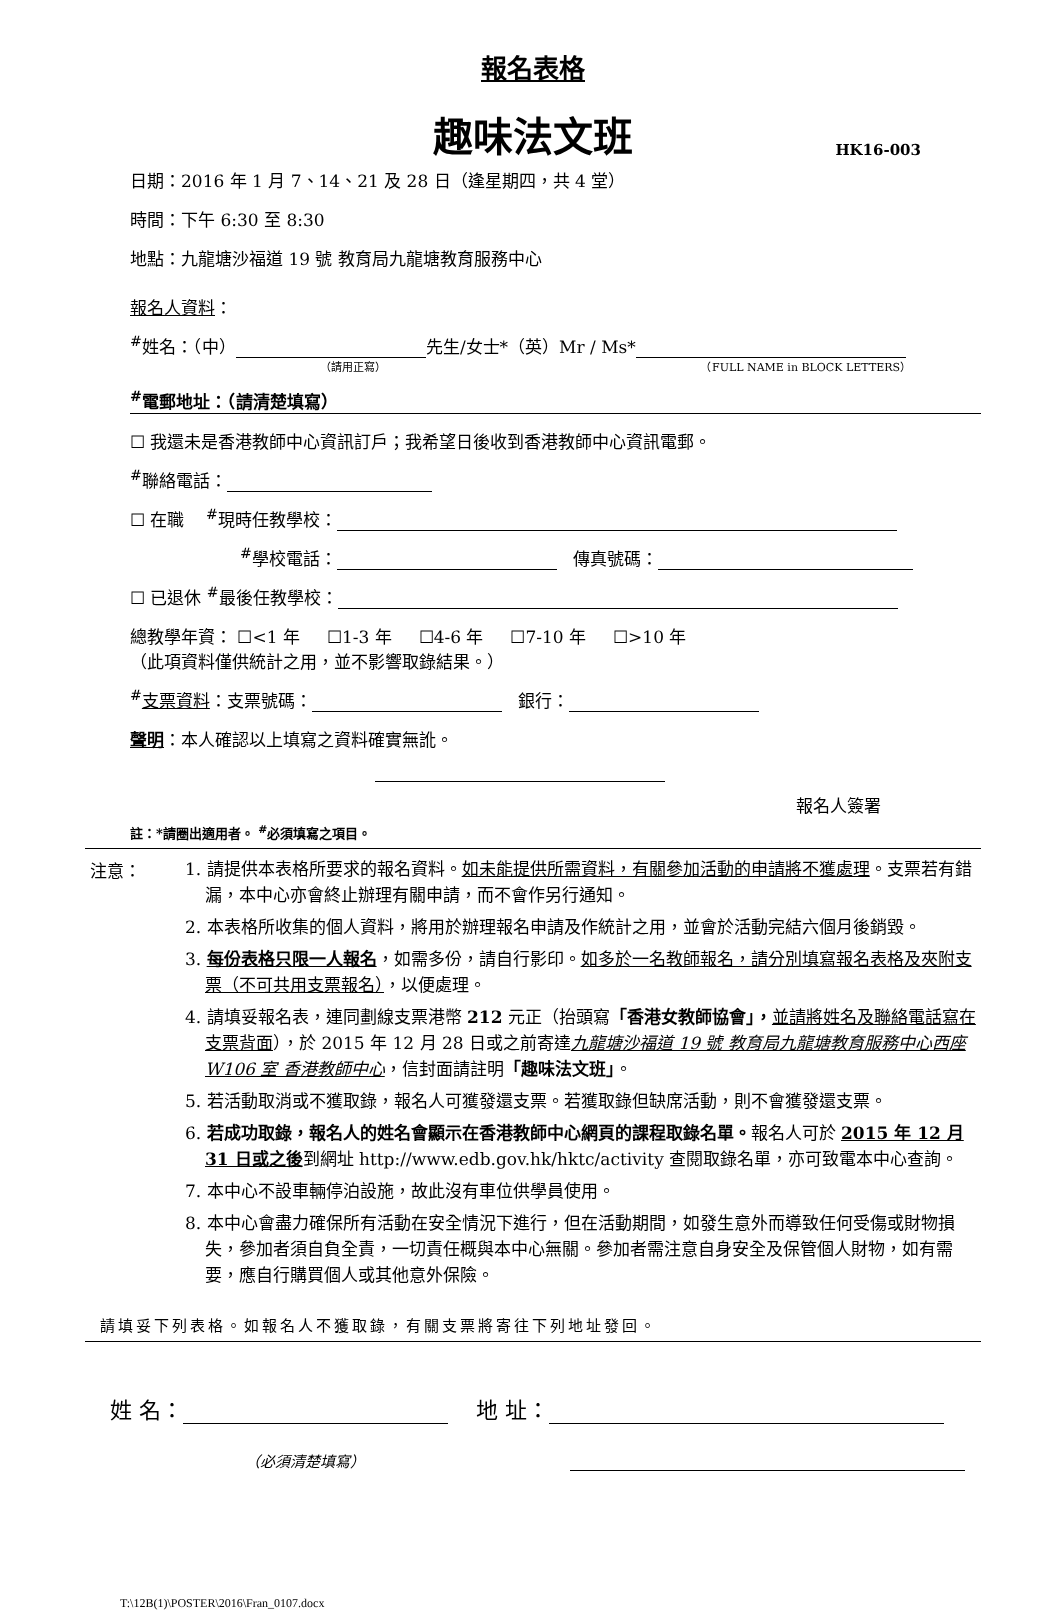報名表格
趣味法文班
HK16-003
日期：2016 年 1 月 7、14、21 及 28 日（逢星期四，共 4 堂）
時間：下午 6:30 至 8:30
地點：九龍塘沙福道 19 號 教育局九龍塘教育服務中心
報名人資料：
<sup>#</sup> 姓名：（中） 先生/女士*（英）Mr / Ms*
（請用正寫） （FULL NAME in BLOCK LETTERS）
<sup>#</sup> 電郵地址：（請清楚填寫）
☐ 我還未是香港教師中心資訊訂戶；我希望日後收到香港教師中心資訊電郵。
<sup>#</sup> 聯絡電話：
☐ 在職 <sup>#</sup>現時任教學校：
<sup>#</sup> 學校電話： 傳真號碼：
☐ 已退休 <sup>#</sup>最後任教學校：
總教學年資： ☐<1 年 ☐1-3 年 ☐4-6 年 ☐7-10 年 ☐>10 年
（此項資料僅供統計之用，並不影響取錄結果。）
<sup>#</sup> 支票資料：支票號碼： 銀行：
聲明：本人確認以上填寫之資料確實無訛。
報名人簽署
註：*請圈出適用者。 <sup>#</sup>必須填寫之項目。
注意：
1. 請提供本表格所要求的報名資料。如未能提供所需資料，有關參加活動的申請將不獲處理。支票若有錯漏，本中心亦會終止辦理有關申請，而不會作另行通知。
2. 本表格所收集的個人資料，將用於辦理報名申請及作統計之用，並會於活動完結六個月後銷毀。
3. 每份表格只限一人報名，如需多份，請自行影印。如多於一名教師報名，請分別填寫報名表格及夾附支票（不可共用支票報名），以便處理。
4. 請填妥報名表，連同劃線支票港幣 212 元正（抬頭寫「香港女教師協會」，並請將姓名及聯絡電話寫在支票背面），於 2015 年 12 月 28 日或之前寄達九龍塘沙福道 19 號 教育局九龍塘教育服務中心西座 W106 室 香港教師中心，信封面請註明「趣味法文班」。
5. 若活動取消或不獲取錄，報名人可獲發還支票。若獲取錄但缺席活動，則不會獲發還支票。
6. 若成功取錄，報名人的姓名會顯示在香港教師中心網頁的課程取錄名單。報名人可於 2015 年 12 月 31 日或之後到網址 http://www.edb.gov.hk/hktc/activity 查閱取錄名單，亦可致電本中心查詢。
7. 本中心不設車輛停泊設施，故此沒有車位供學員使用。
8. 本中心會盡力確保所有活動在安全情況下進行，但在活動期間，如發生意外而導致任何受傷或財物損失，參加者須自負全責，一切責任概與本中心無關。參加者需注意自身安全及保管個人財物，如有需要，應自行購買個人或其他意外保險。
請填妥下列表格。如報名人不獲取錄，有關支票將寄往下列地址發回。
姓 名： 地 址：
（必須清楚填寫）
T:\12B(1)\POSTER\2016\Fran_0107.docx